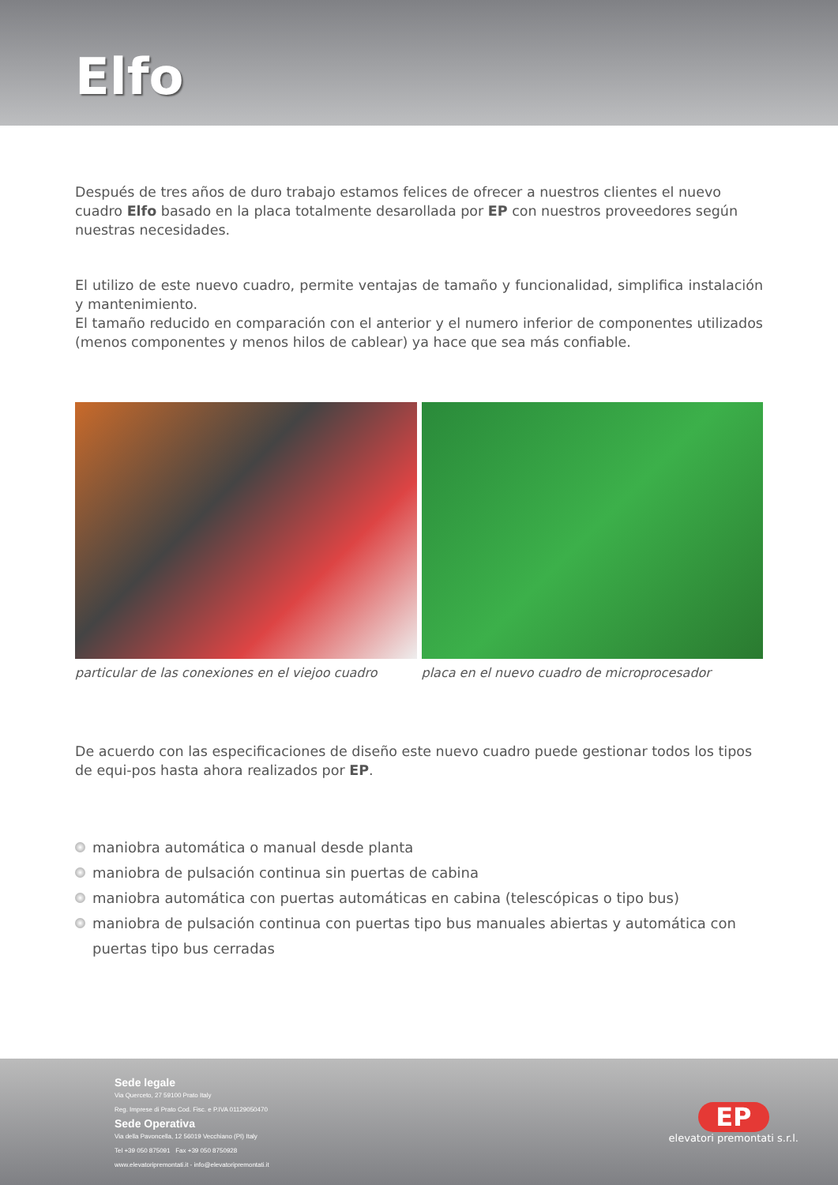Elfo
Después de tres años de duro trabajo estamos felices de ofrecer a nuestros clientes el nuevo cuadro Elfo basado en la placa totalmente desarollada por EP con nuestros proveedores según nuestras necesidades.
El utilizo de este nuevo cuadro, permite ventajas de tamaño y funcionalidad, simplifica instalación y mantenimiento.
El tamaño reducido en comparación con el anterior y el numero inferior de componentes utilizados (menos componentes y menos hilos de cablear) ya hace que sea más confiable.
particular de las conexiones en el viejoo cuadro
placa en el nuevo cuadro de microprocesador
De acuerdo con las especificaciones de diseño este nuevo cuadro puede gestionar todos los tipos de equi-pos hasta ahora realizados por EP.
maniobra automática o manual desde planta
maniobra de pulsación continua sin puertas de cabina
maniobra automática con puertas automáticas en cabina (telescópicas o tipo bus)
maniobra de pulsación continua con puertas tipo bus manuales abiertas y automática con puertas tipo bus cerradas
Sede legale
Via Querceto, 27 59100 Prato Italy
Reg. Imprese di Prato Cod. Fisc. e P.IVA 01129050470
Sede Operativa
Via della Pavoncella, 12 56019 Vecchiano (PI) Italy
Tel +39 050 875091 Fax +39 050 8750928
www.elevatoripremontati.it - info@elevatoripremontati.it
EP
elevatori premontati s.r.l.